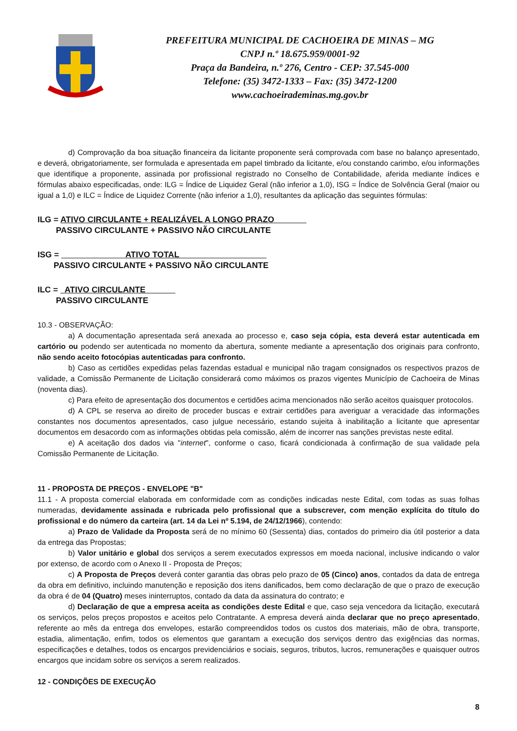PREFEITURA MUNICIPAL DE CACHOEIRA DE MINAS – MG
CNPJ n.º 18.675.959/0001-92
Praça da Bandeira, n.º 276, Centro - CEP: 37.545-000
Telefone: (35) 3472-1333 – Fax: (35) 3472-1200
www.cachoeirademinas.mg.gov.br
d) Comprovação da boa situação financeira da licitante proponente será comprovada com base no balanço apresentado, e deverá, obrigatoriamente, ser formulada e apresentada em papel timbrado da licitante, e/ou constando carimbo, e/ou informações que identifique a proponente, assinada por profissional registrado no Conselho de Contabilidade, aferida mediante índices e fórmulas abaixo especificadas, onde: ILG = Índice de Liquidez Geral (não inferior a 1,0), ISG = Índice de Solvência Geral (maior ou igual a 1,0) e ILC = Índice de Liquidez Corrente (não inferior a 1,0), resultantes da aplicação das seguintes fórmulas:
ILG = ATIVO CIRCULANTE + REALIZÁVEL A LONGO PRAZO
PASSIVO CIRCULANTE + PASSIVO NÃO CIRCULANTE
ISG = ATIVO TOTAL
PASSIVO CIRCULANTE + PASSIVO NÃO CIRCULANTE
ILC = ATIVO CIRCULANTE
PASSIVO CIRCULANTE
10.3 - OBSERVAÇÃO:
a) A documentação apresentada será anexada ao processo e, caso seja cópia, esta deverá estar autenticada em cartório ou podendo ser autenticada no momento da abertura, somente mediante a apresentação dos originais para confronto, não sendo aceito fotocópias autenticadas para confronto.
b) Caso as certidões expedidas pelas fazendas estadual e municipal não tragam consignados os respectivos prazos de validade, a Comissão Permanente de Licitação considerará como máximos os prazos vigentes Município de Cachoeira de Minas (noventa dias).
c) Para efeito de apresentação dos documentos e certidões acima mencionados não serão aceitos quaisquer protocolos.
d) A CPL se reserva ao direito de proceder buscas e extrair certidões para averiguar a veracidade das informações constantes nos documentos apresentados, caso julgue necessário, estando sujeita à inabilitação a licitante que apresentar documentos em desacordo com as informações obtidas pela comissão, além de incorrer nas sanções previstas neste edital.
e) A aceitação dos dados via "internet", conforme o caso, ficará condicionada à confirmação de sua validade pela Comissão Permanente de Licitação.
11 - PROPOSTA DE PREÇOS - ENVELOPE "B"
11.1 - A proposta comercial elaborada em conformidade com as condições indicadas neste Edital, com todas as suas folhas numeradas, devidamente assinada e rubricada pelo profissional que a subscrever, com menção explícita do título do profissional e do número da carteira (art. 14 da Lei nº 5.194, de 24/12/1966), contendo:
a) Prazo de Validade da Proposta será de no mínimo 60 (Sessenta) dias, contados do primeiro dia útil posterior a data da entrega das Propostas;
b) Valor unitário e global dos serviços a serem executados expressos em moeda nacional, inclusive indicando o valor por extenso, de acordo com o Anexo II - Proposta de Preços;
c) A Proposta de Preços deverá conter garantia das obras pelo prazo de 05 (Cinco) anos, contados da data de entrega da obra em definitivo, incluindo manutenção e reposição dos itens danificados, bem como declaração de que o prazo de execução da obra é de 04 (Quatro) meses ininterruptos, contado da data da assinatura do contrato; e
d) Declaração de que a empresa aceita as condições deste Edital e que, caso seja vencedora da licitação, executará os serviços, pelos preços propostos e aceitos pelo Contratante. A empresa deverá ainda declarar que no preço apresentado, referente ao mês da entrega dos envelopes, estarão compreendidos todos os custos dos materiais, mão de obra, transporte, estadia, alimentação, enfim, todos os elementos que garantam a execução dos serviços dentro das exigências das normas, especificações e detalhes, todos os encargos previdenciários e sociais, seguros, tributos, lucros, remunerações e quaisquer outros encargos que incidam sobre os serviços a serem realizados.
12 - CONDIÇÕES DE EXECUÇÃO
8